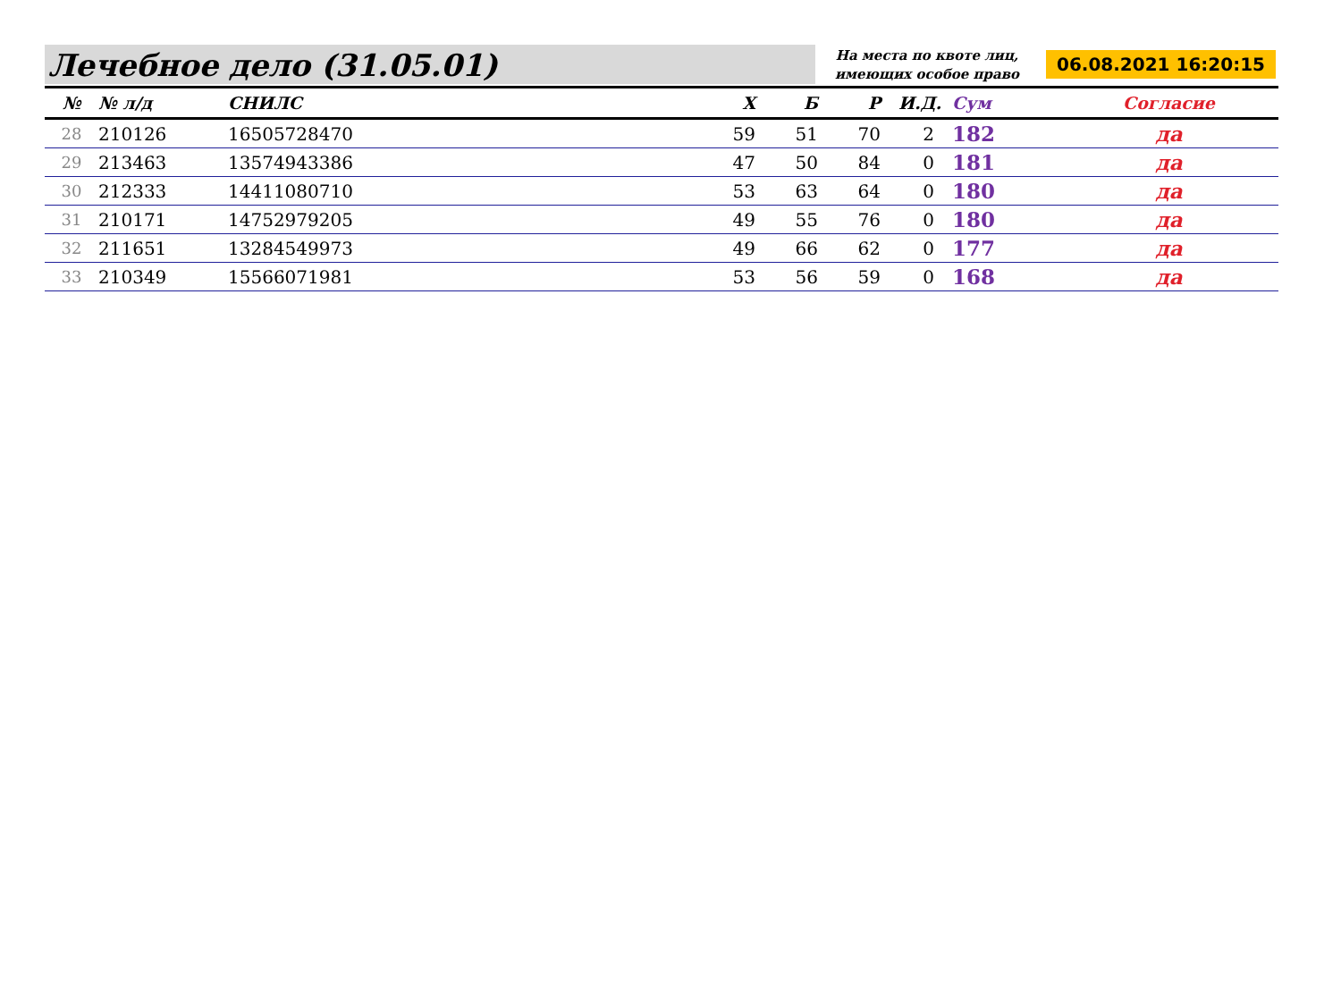Лечебное дело (31.05.01) На места по квоте лиц, имеющих особое право 06.08.2021 16:20:15
| № | № л/д | СНИЛС | Х | Б | Р | И.Д. | Сум | Согласие |
| --- | --- | --- | --- | --- | --- | --- | --- | --- |
| 28 | 210126 | 16505728470 | 59 | 51 | 70 | 2 | 182 | да |
| 29 | 213463 | 13574943386 | 47 | 50 | 84 | 0 | 181 | да |
| 30 | 212333 | 14411080710 | 53 | 63 | 64 | 0 | 180 | да |
| 31 | 210171 | 14752979205 | 49 | 55 | 76 | 0 | 180 | да |
| 32 | 211651 | 13284549973 | 49 | 66 | 62 | 0 | 177 | да |
| 33 | 210349 | 15566071981 | 53 | 56 | 59 | 0 | 168 | да |